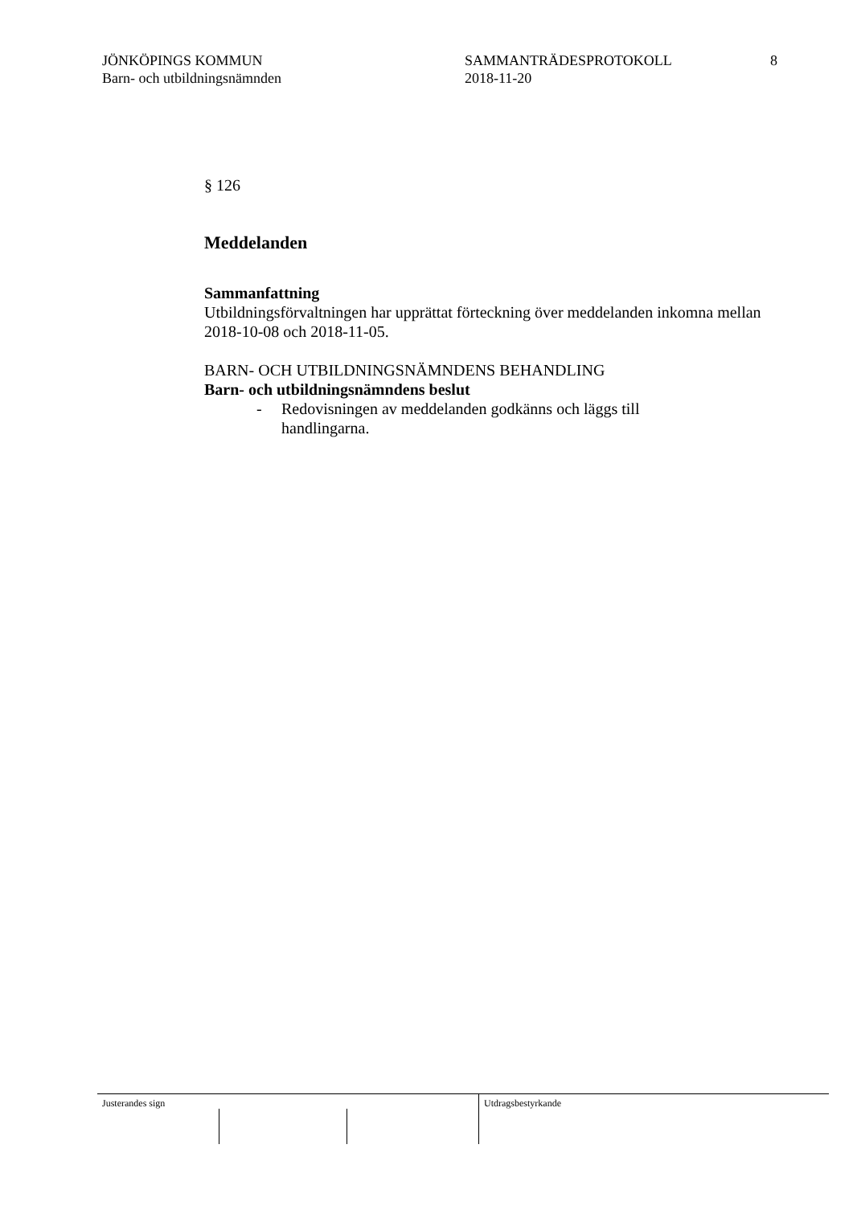JÖNKÖPINGS KOMMUN
Barn- och utbildningsnämnden
SAMMANTRÄDESPROTOKOLL
2018-11-20
8
§ 126
Meddelanden
Sammanfattning
Utbildningsförvaltningen har upprättat förteckning över meddelanden inkomna mellan 2018-10-08 och 2018-11-05.
BARN- OCH UTBILDNINGSNÄMNDENS BEHANDLING
Barn- och utbildningsnämndens beslut
- Redovisningen av meddelanden godkänns och läggs till handlingarna.
Justerandes sign Utdragsbestyrkande